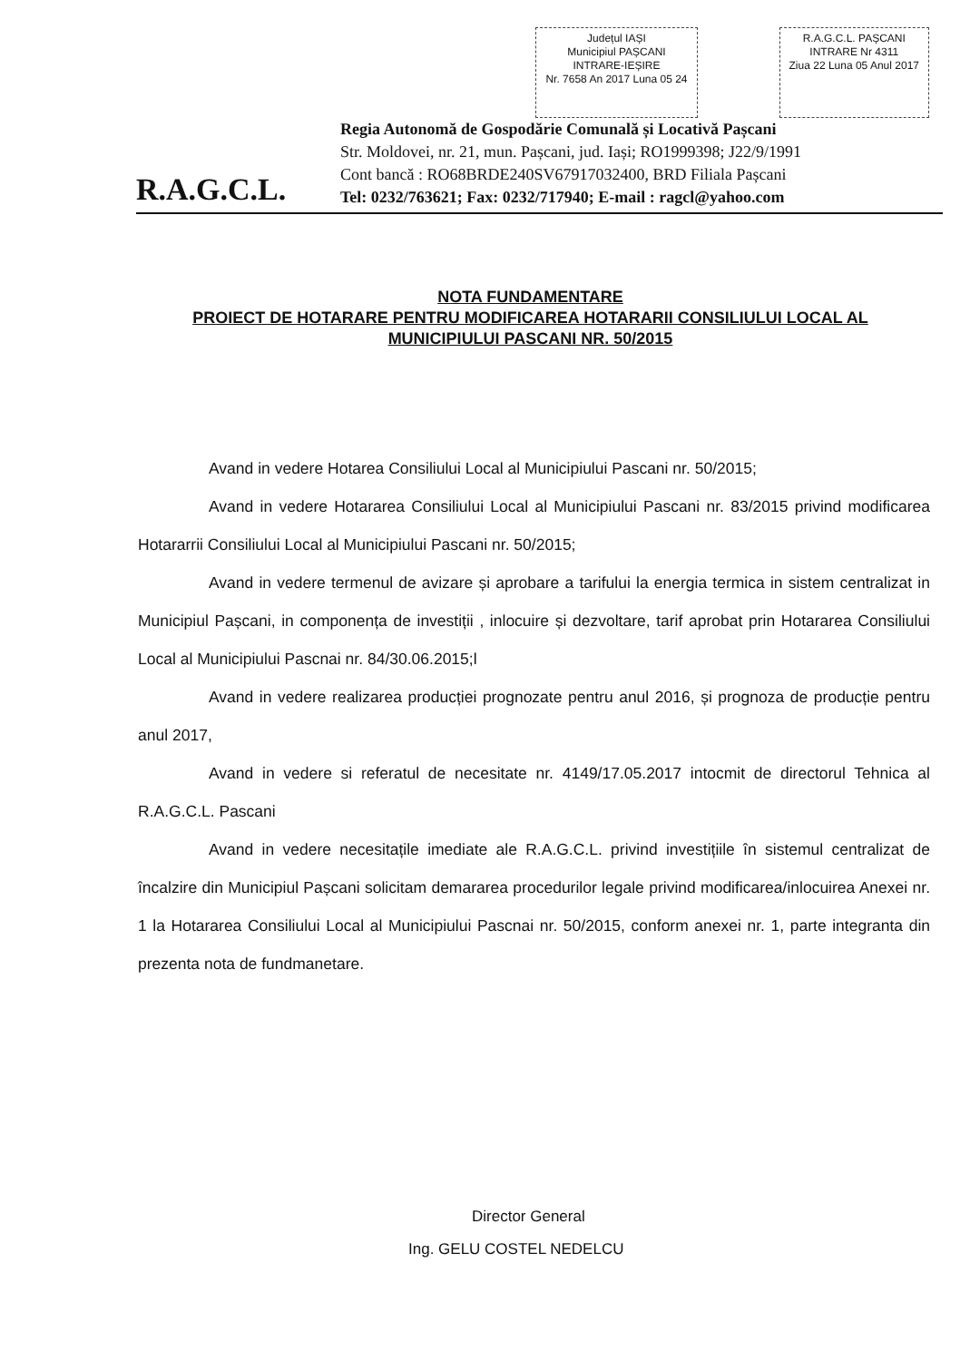Județul IAȘI
Municipiul PAȘCANI
INTRARE-IEȘIRE
Nr. 7658 An 2017 Luna 05 24
R.A.G.C.L. PAȘCANI
INTRARE Nr 4311
Ziua 22 Luna 05 Anul 2017
R.A.G.C.L.
Regia Autonomă de Gospodărie Comunală și Locativă Pașcani
Str. Moldovei, nr. 21, mun. Pașcani, jud. Iași; RO1999398; J22/9/1991
Cont bancă : RO68BRDE240SV67917032400, BRD Filiala Pașcani
Tel: 0232/763621; Fax: 0232/717940; E-mail : ragcl@yahoo.com
NOTA FUNDAMENTARE
PROIECT DE HOTARARE PENTRU MODIFICAREA HOTARARII CONSILIULUI LOCAL AL MUNICIPIULUI PASCANI NR. 50/2015
Avand in vedere Hotarea Consiliului Local al Municipiului Pascani nr. 50/2015;
Avand in vedere Hotararea Consiliului Local al Municipiului Pascani nr. 83/2015 privind modificarea Hotararrii Consiliului Local al Municipiului Pascani nr. 50/2015;
Avand in vedere termenul de avizare și aprobare a tarifului la energia termica in sistem centralizat in Municipiul Pașcani, in componența de investiții , inlocuire și dezvoltare, tarif aprobat prin Hotararea Consiliului Local al Municipiului Pascnai nr. 84/30.06.2015;l
Avand in vedere realizarea producției prognozate pentru anul 2016, și prognoza de producție pentru anul 2017,
Avand in vedere si referatul de necesitate nr. 4149/17.05.2017 intocmit de directorul Tehnica al R.A.G.C.L. Pascani
Avand in vedere necesitațile imediate ale R.A.G.C.L. privind investițiile în sistemul centralizat de încalzire din Municipiul Pașcani solicitam demararea procedurilor legale privind modificarea/inlocuirea Anexei nr. 1 la Hotararea Consiliului Local al Municipiului Pascnai nr. 50/2015, conform anexei nr. 1, parte integranta din prezenta nota de fundmanetare.
Director General
Ing. GELU COSTEL NEDELCU